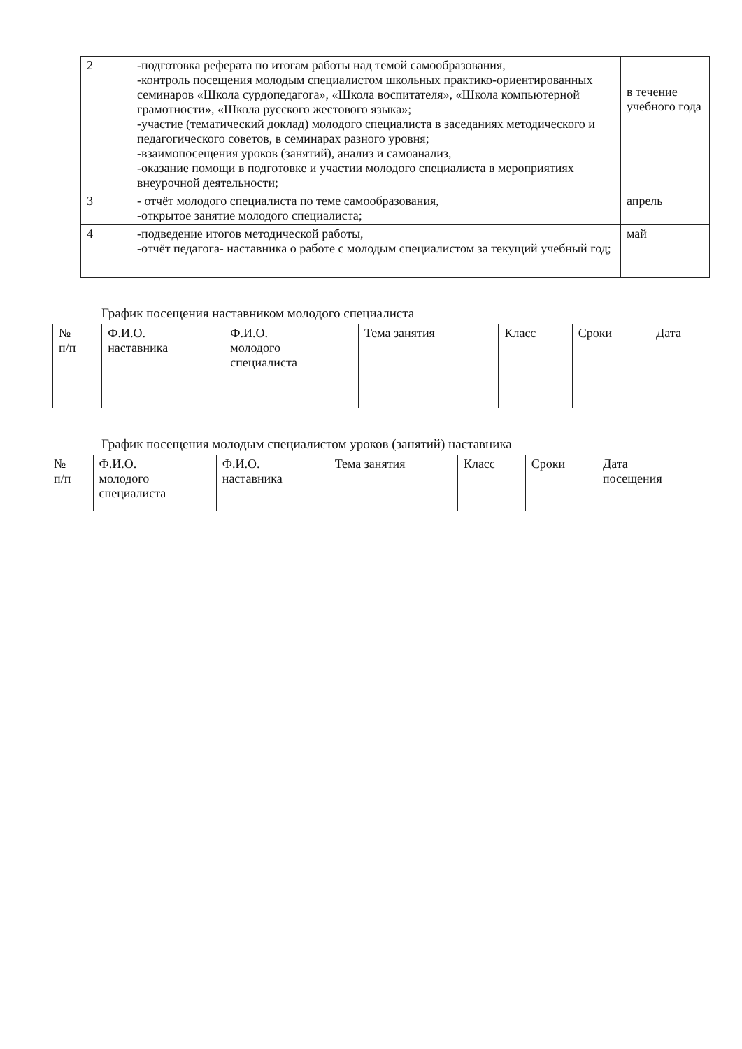| 2 | -подготовка реферата по итогам работы над темой самообразования, -контроль посещения молодым специалистом школьных практико-ориентированных семинаров «Школа сурдопедагога», «Школа воспитателя», «Школа компьютерной грамотности», «Школа русского жестового языка»; -участие (тематический доклад) молодого специалиста в заседаниях методического и педагогического советов, в семинарах разного уровня; -взаимопосещения уроков (занятий), анализ и самоанализ, -оказание помощи в подготовке и участии молодого специалиста в мероприятиях внеурочной деятельности; | в течение учебного года |
| 3 | - отчёт молодого специалиста по теме самообразования, -открытое занятие молодого специалиста; | апрель |
| 4 | -подведение итогов методической работы, -отчёт педагога- наставника о работе с молодым специалистом за текущий учебный год; | май |
График посещения наставником молодого специалиста
| № п/п | Ф.И.О. наставника | Ф.И.О. молодого специалиста | Тема занятия | Класс | Сроки | Дата |
| --- | --- | --- | --- | --- | --- | --- |
График посещения молодым специалистом уроков (занятий) наставника
| № п/п | Ф.И.О. молодого специалиста | Ф.И.О. наставника | Тема занятия | Класс | Сроки | Дата посещения |
| --- | --- | --- | --- | --- | --- | --- |